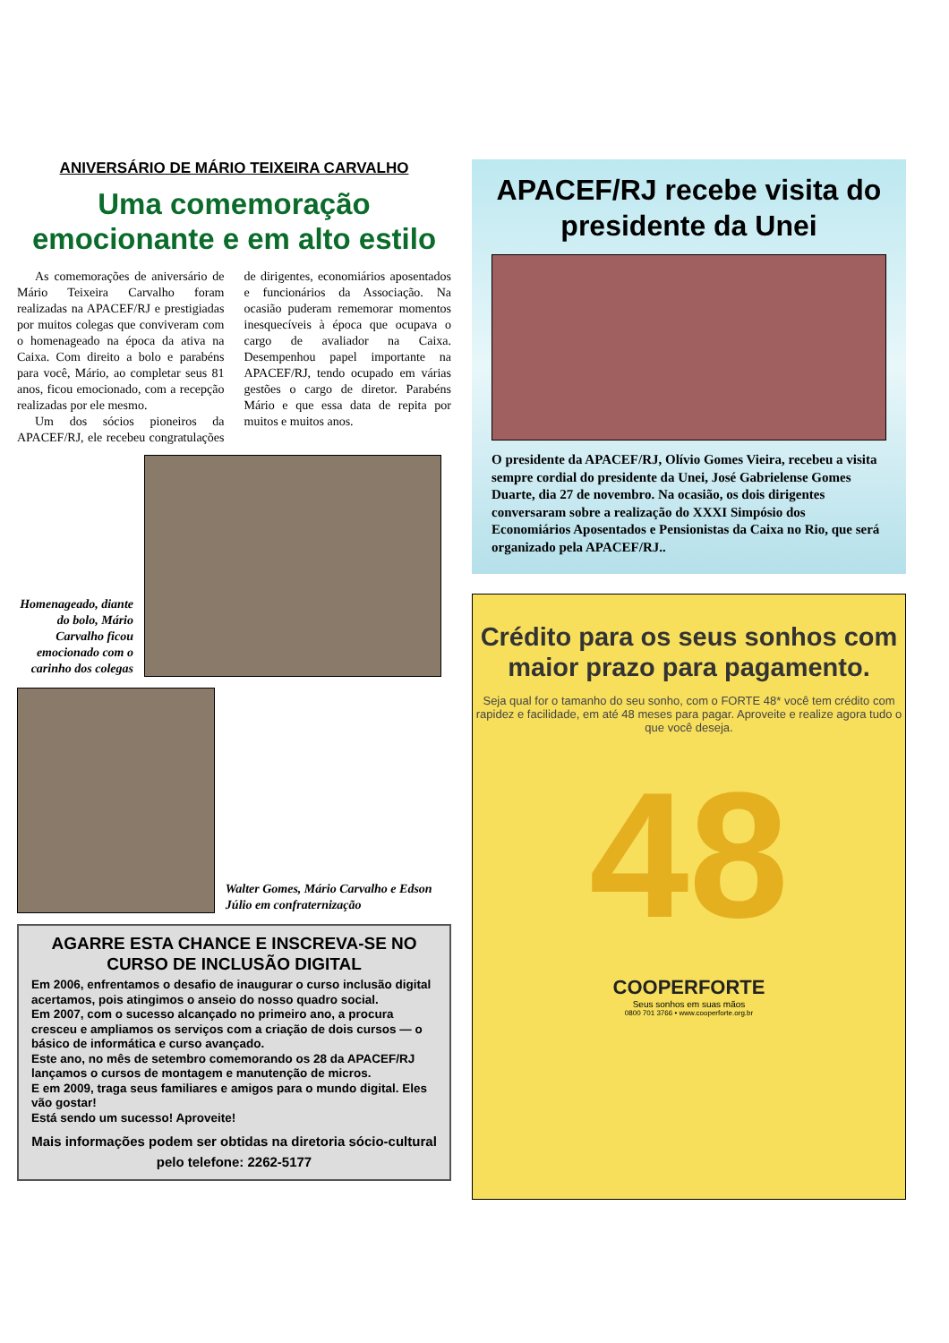ANIVERSÁRIO DE MÁRIO TEIXEIRA CARVALHO
Uma comemoração emocionante e em alto estilo
As comemorações de aniversário de Mário Teixeira Carvalho foram realizadas na APACEF/RJ e prestigiadas por muitos colegas que conviveram com o homenageado na época da ativa na Caixa. Com direito a bolo e parabéns para você, Mário, ao completar seus 81 anos, ficou emocionado, com a recepção realizadas por ele mesmo.
Um dos sócios pioneiros da APACEF/RJ, ele recebeu congratulações de dirigentes, economiários aposentados e funcionários da Associação. Na ocasião puderam rememorar momentos inesquecíveis à época que ocupava o cargo de avaliador na Caixa. Desempenhou papel importante na APACEF/RJ, tendo ocupado em várias gestões o cargo de diretor. Parabéns Mário e que essa data de repita por muitos e muitos anos.
Homenageado, diante do bolo, Mário Carvalho ficou emocionado com o carinho dos colegas
Walter Gomes, Mário Carvalho e Edson Júlio em confraternização
AGARRE ESTA CHANCE E INSCREVA-SE NO CURSO DE INCLUSÃO DIGITAL
Em 2006, enfrentamos o desafio de inaugurar o curso inclusão digital acertamos, pois atingimos o anseio do nosso quadro social.
Em 2007, com o sucesso alcançado no primeiro ano, a procura cresceu e ampliamos os serviços com a criação de dois cursos — o básico de informática e curso avançado.
Este ano, no mês de setembro comemorando os 28 da APACEF/RJ lançamos o cursos de montagem e manutenção de micros.
E em 2009, traga seus familiares e amigos para o mundo digital. Eles vão gostar!
Está sendo um sucesso! Aproveite!
Mais informações podem ser obtidas na diretoria sócio-cultural pelo telefone: 2262-5177
APACEF/RJ recebe visita do presidente da Unei
O presidente da APACEF/RJ, Olívio Gomes Vieira, recebeu a visita sempre cordial do presidente da Unei, José Gabrielense Gomes Duarte, dia 27 de novembro. Na ocasião, os dois dirigentes conversaram sobre a realização do XXXI Simpósio dos Economiários Aposentados e Pensionistas da Caixa no Rio, que será organizado pela APACEF/RJ..
Crédito para os seus sonhos com maior prazo para pagamento.
Seja qual for o tamanho do seu sonho, com o FORTE 48* você tem crédito com rapidez e facilidade, em até 48 meses para pagar. Aproveite e realize agora tudo o que você deseja.
48
COOPERFORTE
Seus sonhos em suas mãos
0800 701 3766 • www.cooperforte.org.br